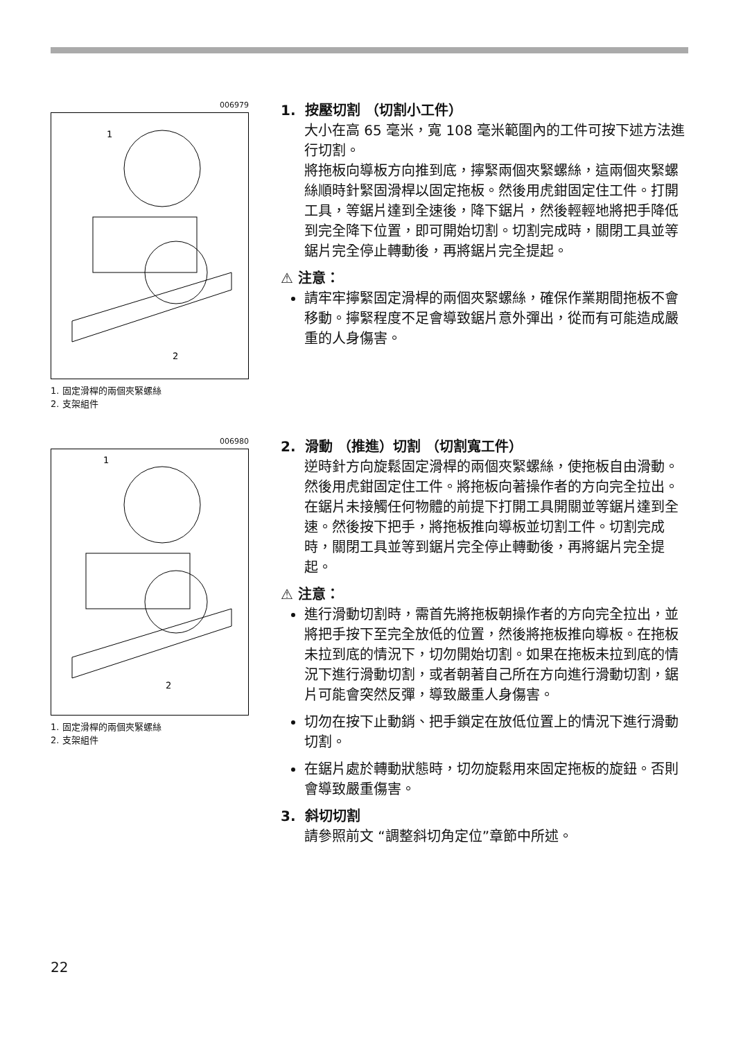006979
1
2
1. 固定滑桿的兩個夾緊螺絲
2. 支架組件
1. 按壓切割 （切割小工件）
大小在高 65 毫米，寬 108 毫米範圍內的工件可按下述方法進行切割。
將拖板向導板方向推到底，擰緊兩個夾緊螺絲，這兩個夾緊螺絲順時針緊固滑桿以固定拖板。然後用虎鉗固定住工件。打開工具，等鋸片達到全速後，降下鋸片，然後輕輕地將把手降低到完全降下位置，即可開始切割。切割完成時，關閉工具並等鋸片完全停止轉動後，再將鋸片完全提起。
⚠ 注意：
請牢牢擰緊固定滑桿的兩個夾緊螺絲，確保作業期間拖板不會移動。擰緊程度不足會導致鋸片意外彈出，從而有可能造成嚴重的人身傷害。
006980
1
2
1. 固定滑桿的兩個夾緊螺絲
2. 支架組件
2. 滑動 （推進）切割 （切割寬工件）
逆時針方向旋鬆固定滑桿的兩個夾緊螺絲，使拖板自由滑動。然後用虎鉗固定住工件。將拖板向著操作者的方向完全拉出。在鋸片未接觸任何物體的前提下打開工具開關並等鋸片達到全速。然後按下把手，將拖板推向導板並切割工件。切割完成時，關閉工具並等到鋸片完全停止轉動後，再將鋸片完全提起。
⚠ 注意：
進行滑動切割時，需首先將拖板朝操作者的方向完全拉出，並將把手按下至完全放低的位置，然後將拖板推向導板。在拖板未拉到底的情況下，切勿開始切割。如果在拖板未拉到底的情況下進行滑動切割，或者朝著自己所在方向進行滑動切割，鋸片可能會突然反彈，導致嚴重人身傷害。
切勿在按下止動銷、把手鎖定在放低位置上的情況下進行滑動切割。
在鋸片處於轉動狀態時，切勿旋鬆用來固定拖板的旋鈕。否則會導致嚴重傷害。
3. 斜切切割
請參照前文 “調整斜切角定位”章節中所述。
22